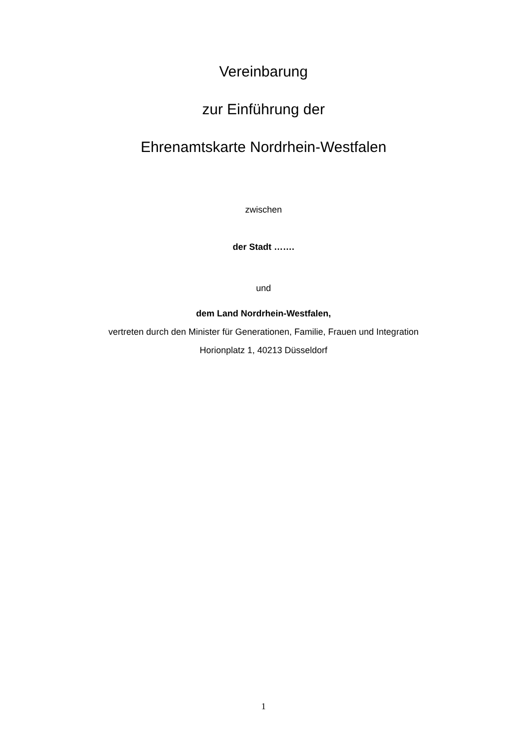Vereinbarung
zur Einführung der
Ehrenamtskarte Nordrhein-Westfalen
zwischen
der Stadt …….
und
dem Land Nordrhein-Westfalen,
vertreten durch den Minister für Generationen, Familie, Frauen und Integration
Horionplatz 1, 40213 Düsseldorf
1